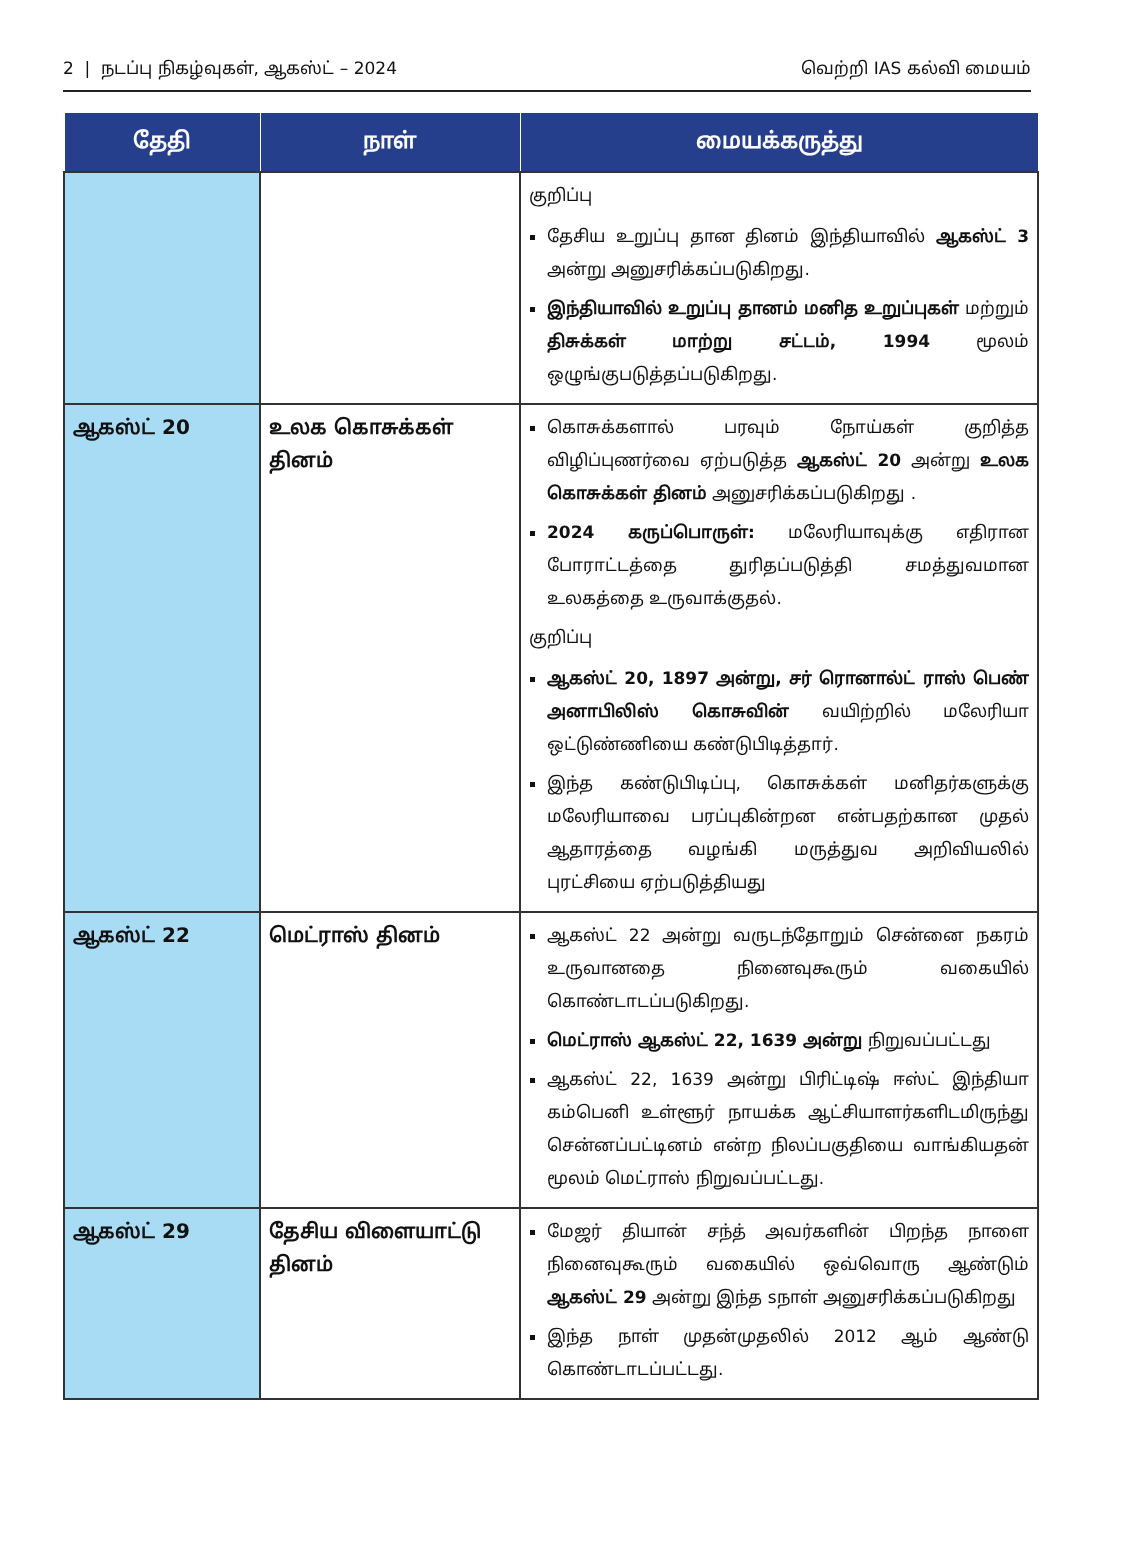2 | நடப்பு நிகழ்வுகள், ஆகஸ்ட் – 2024 வெற்றி IAS கல்வி மையம்
| தேதி | நாள் | மையக்கருத்து |
| --- | --- | --- |
| | | குறிப்பு தேசிய உறுப்பு தான தினம் இந்தியாவில் ஆகஸ்ட் 3 அன்று அனுசரிக்கப்படுகிறது. இந்தியாவில் உறுப்பு தானம் மனித உறுப்புகள் மற்றும் திசுக்கள் மாற்று சட்டம், 1994 மூலம் ஒழுங்குபடுத்தப்படுகிறது. |
| ஆகஸ்ட் 20 | உலக கொசுக்கள் தினம் | கொசுக்களால் பரவும் நோய்கள் குறித்த விழிப்புணர்வை ஏற்படுத்த ஆகஸ்ட் 20 அன்று உலக கொசுக்கள் தினம் அனுசரிக்கப்படுகிறது . 2024 கருப்பொருள்: மலேரியாவுக்கு எதிரான போராட்டத்தை துரிதப்படுத்தி சமத்துவமான உலகத்தை உருவாக்குதல். குறிப்பு ஆகஸ்ட் 20, 1897 அன்று, சர் ரொனால்ட் ராஸ் பெண் அனாபிலிஸ் கொசுவின் வயிற்றில் மலேரியா ஒட்டுண்ணியை கண்டுபிடித்தார். இந்த கண்டுபிடிப்பு, கொசுக்கள் மனிதர்களுக்கு மலேரியாவை பரப்புகின்றன என்பதற்கான முதல் ஆதாரத்தை வழங்கி மருத்துவ அறிவியலில் புரட்சியை ஏற்படுத்தியது |
| ஆகஸ்ட் 22 | மெட்ராஸ் தினம் | ஆகஸ்ட் 22 அன்று வருடந்தோறும் சென்னை நகரம் உருவானதை நினைவுகூரும் வகையில் கொண்டாடப்படுகிறது. மெட்ராஸ் ஆகஸ்ட் 22, 1639 அன்று நிறுவப்பட்டது ஆகஸ்ட் 22, 1639 அன்று பிரிட்டிஷ் ஈஸ்ட் இந்தியா கம்பெனி உள்ளூர் நாயக்க ஆட்சியாளர்களிடமிருந்து சென்னப்பட்டினம் என்ற நிலப்பகுதியை வாங்கியதன் மூலம் மெட்ராஸ் நிறுவப்பட்டது. |
| ஆகஸ்ட் 29 | தேசிய விளையாட்டு தினம் | மேஜர் தியான் சந்த் அவர்களின் பிறந்த நாளை நினைவுகூரும் வகையில் ஒவ்வொரு ஆண்டும் ஆகஸ்ட் 29 அன்று இந்த sநாள் அனுசரிக்கப்படுகிறது இந்த நாள் முதன்முதலில் 2012 ஆம் ஆண்டு கொண்டாடப்பட்டது. |